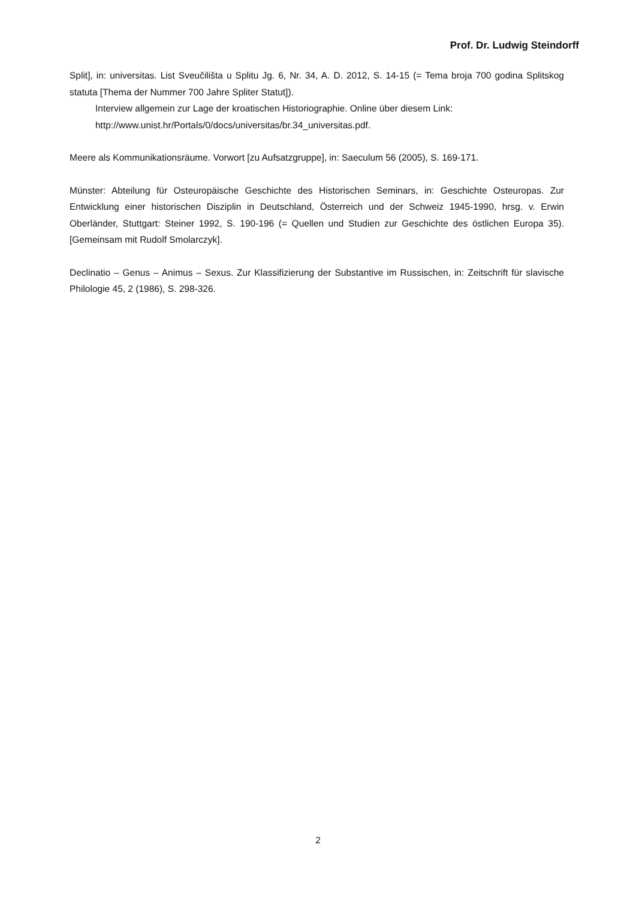Prof. Dr. Ludwig Steindorff
Split], in: universitas. List Sveučilišta u Splitu Jg. 6, Nr. 34, A. D. 2012, S. 14-15 (= Tema broja 700 godina Splitskog statuta [Thema der Nummer 700 Jahre Spliter Statut]).
Interview allgemein zur Lage der kroatischen Historiographie. Online über diesem Link: http://www.unist.hr/Portals/0/docs/universitas/br.34_universitas.pdf.
Meere als Kommunikationsräume. Vorwort [zu Aufsatzgruppe], in: Saeculum 56 (2005), S. 169-171.
Münster: Abteilung für Osteuropäische Geschichte des Historischen Seminars, in: Geschichte Osteuropas. Zur Entwicklung einer historischen Disziplin in Deutschland, Österreich und der Schweiz 1945-1990, hrsg. v. Erwin Oberländer, Stuttgart: Steiner 1992, S. 190-196 (= Quellen und Studien zur Geschichte des östlichen Europa 35). [Gemeinsam mit Rudolf Smolarczyk].
Declinatio – Genus – Animus – Sexus. Zur Klassifizierung der Substantive im Russischen, in: Zeitschrift für slavische Philologie 45, 2 (1986), S. 298-326.
2